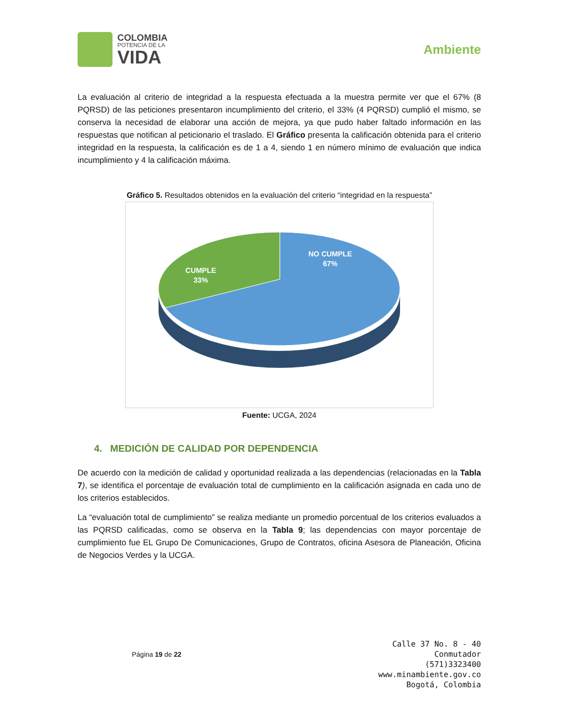COLOMBIA
POTENCIA DE LA
VIDA
Ambiente
La evaluación al criterio de integridad a la respuesta efectuada a la muestra permite ver que el 67% (8 PQRSD) de las peticiones presentaron incumplimiento del criterio, el 33% (4 PQRSD) cumplió el mismo, se conserva la necesidad de elaborar una acción de mejora, ya que pudo haber faltado información en las respuestas que notifican al peticionario el traslado. El Gráfico presenta la calificación obtenida para el criterio integridad en la respuesta, la calificación es de 1 a 4, siendo 1 en número mínimo de evaluación que indica incumplimiento y 4 la calificación máxima.
Gráfico 5. Resultados obtenidos en la evaluación del criterio “integridad en la respuesta”
NO CUMPLE
67%
CUMPLE
33%
Fuente: UCGA, 2024
4. MEDICIÓN DE CALIDAD POR DEPENDENCIA
De acuerdo con la medición de calidad y oportunidad realizada a las dependencias (relacionadas en la Tabla 7), se identifica el porcentaje de evaluación total de cumplimiento en la calificación asignada en cada uno de los criterios establecidos.
La “evaluación total de cumplimiento” se realiza mediante un promedio porcentual de los criterios evaluados a las PQRSD calificadas, como se observa en la Tabla 9; las dependencias con mayor porcentaje de cumplimiento fue EL Grupo De Comunicaciones, Grupo de Contratos, oficina Asesora de Planeación, Oficina de Negocios Verdes y la UCGA.
Página 19 de 22
Calle 37 No. 8 - 40
Conmutador
(571)3323400
www.minambiente.gov.co
Bogotá, Colombia